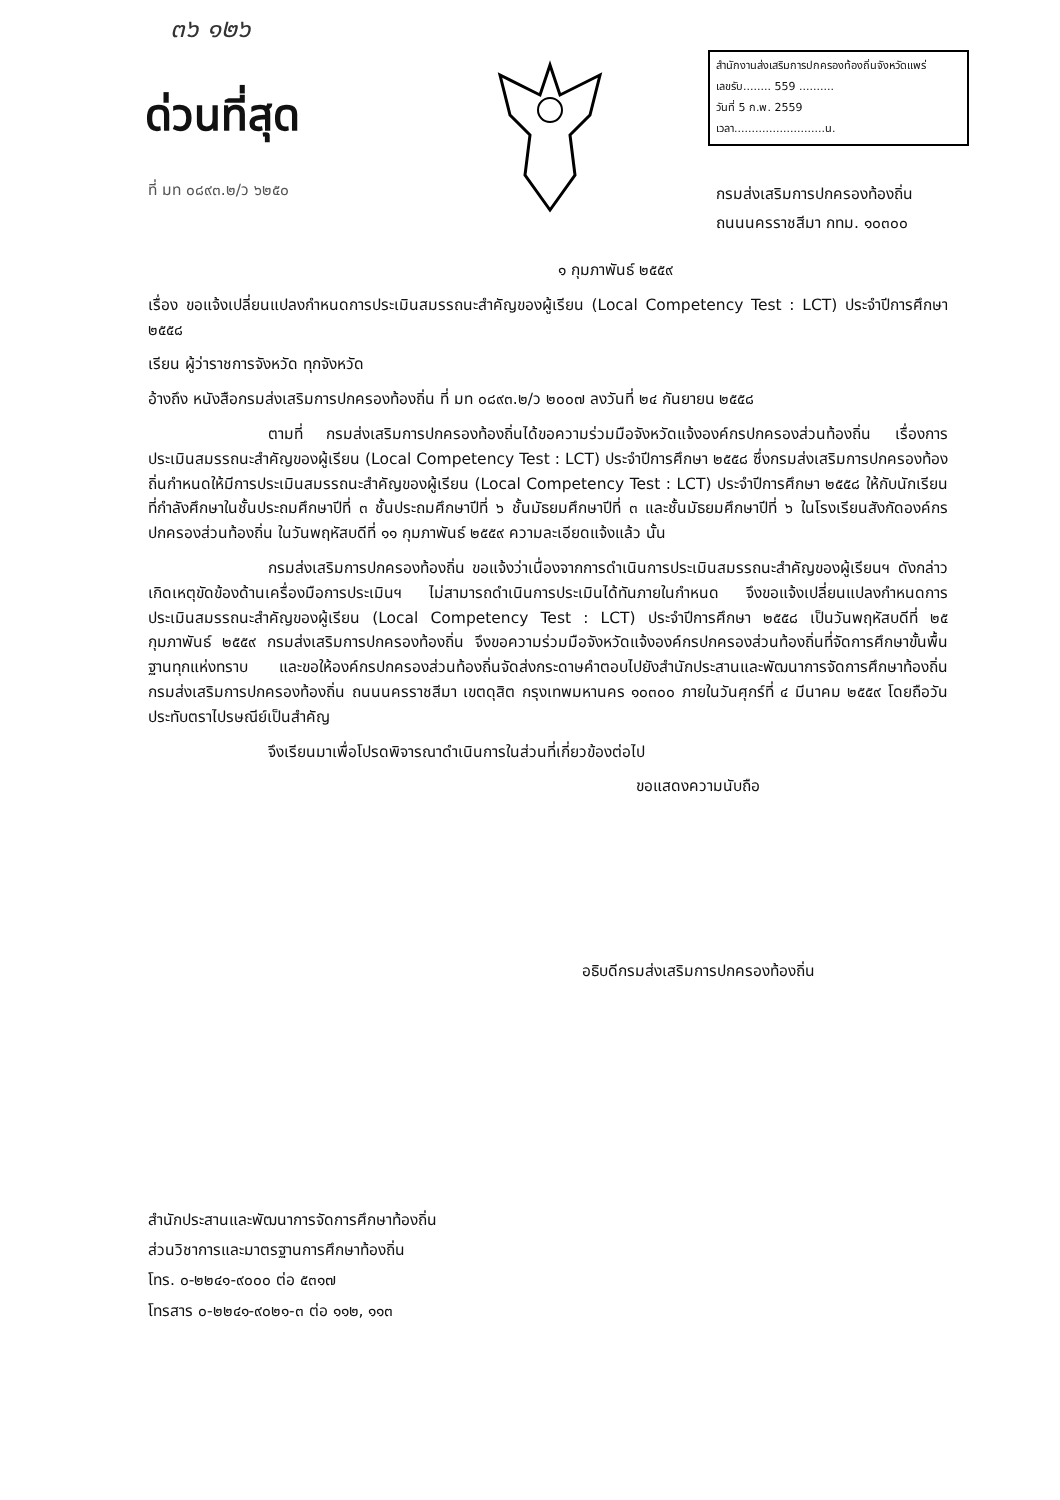๓๖ ๑๒๖
ด่วนที่สุด
ที่ มท ๐๘๙๓.๒/ว ๖๒๕๐
สำนักงานส่งเสริมการปกครองท้องถิ่นจังหวัดแพร่
เลขรับ........ 559 ..........
วันที่ 5 ก.พ. 2559
เวลา..........................น.
กรมส่งเสริมการปกครองท้องถิ่น
ถนนนครราชสีมา กทม. ๑๐๓๐๐
๑ กุมภาพันธ์ ๒๕๕๙
เรื่อง ขอแจ้งเปลี่ยนแปลงกำหนดการประเมินสมรรถนะสำคัญของผู้เรียน (Local Competency Test : LCT) ประจำปีการศึกษา ๒๕๕๘
เรียน ผู้ว่าราชการจังหวัด ทุกจังหวัด
อ้างถึง หนังสือกรมส่งเสริมการปกครองท้องถิ่น ที่ มท ๐๘๙๓.๒/ว ๒๐๐๗ ลงวันที่ ๒๔ กันยายน ๒๕๕๘
ตามที่ กรมส่งเสริมการปกครองท้องถิ่นได้ขอความร่วมมือจังหวัดแจ้งองค์กรปกครองส่วนท้องถิ่น เรื่องการประเมินสมรรถนะสำคัญของผู้เรียน (Local Competency Test : LCT) ประจำปีการศึกษา ๒๕๕๘ ซึ่งกรมส่งเสริมการปกครองท้องถิ่นกำหนดให้มีการประเมินสมรรถนะสำคัญของผู้เรียน (Local Competency Test : LCT) ประจำปีการศึกษา ๒๕๕๘ ให้กับนักเรียนที่กำลังศึกษาในชั้นประถมศึกษาปีที่ ๓ ชั้นประถมศึกษาปีที่ ๖ ชั้นมัธยมศึกษาปีที่ ๓ และชั้นมัธยมศึกษาปีที่ ๖ ในโรงเรียนสังกัดองค์กรปกครองส่วนท้องถิ่น ในวันพฤหัสบดีที่ ๑๑ กุมภาพันธ์ ๒๕๕๙ ความละเอียดแจ้งแล้ว นั้น
กรมส่งเสริมการปกครองท้องถิ่น ขอแจ้งว่าเนื่องจากการดำเนินการประเมินสมรรถนะสำคัญของผู้เรียนฯ ดังกล่าว เกิดเหตุขัดข้องด้านเครื่องมือการประเมินฯ ไม่สามารถดำเนินการประเมินได้ทันภายในกำหนด จึงขอแจ้งเปลี่ยนแปลงกำหนดการประเมินสมรรถนะสำคัญของผู้เรียน (Local Competency Test : LCT) ประจำปีการศึกษา ๒๕๕๘ เป็นวันพฤหัสบดีที่ ๒๕ กุมภาพันธ์ ๒๕๕๙ กรมส่งเสริมการปกครองท้องถิ่น จึงขอความร่วมมือจังหวัดแจ้งองค์กรปกครองส่วนท้องถิ่นที่จัดการศึกษาขั้นพื้นฐานทุกแห่งทราบ และขอให้องค์กรปกครองส่วนท้องถิ่นจัดส่งกระดาษคำตอบไปยังสำนักประสานและพัฒนาการจัดการศึกษาท้องถิ่น กรมส่งเสริมการปกครองท้องถิ่น ถนนนครราชสีมา เขตดุสิต กรุงเทพมหานคร ๑๐๓๐๐ ภายในวันศุกร์ที่ ๔ มีนาคม ๒๕๕๙ โดยถือวันประทับตราไปรษณีย์เป็นสำคัญ
จึงเรียนมาเพื่อโปรดพิจารณาดำเนินการในส่วนที่เกี่ยวข้องต่อไป
ขอแสดงความนับถือ
อธิบดีกรมส่งเสริมการปกครองท้องถิ่น
สำนักประสานและพัฒนาการจัดการศึกษาท้องถิ่น
ส่วนวิชาการและมาตรฐานการศึกษาท้องถิ่น
โทร. ๐-๒๒๔๑-๙๐๐๐ ต่อ ๕๓๑๗
โทรสาร ๐-๒๒๔๑-๙๐๒๑-๓ ต่อ ๑๑๒, ๑๑๓